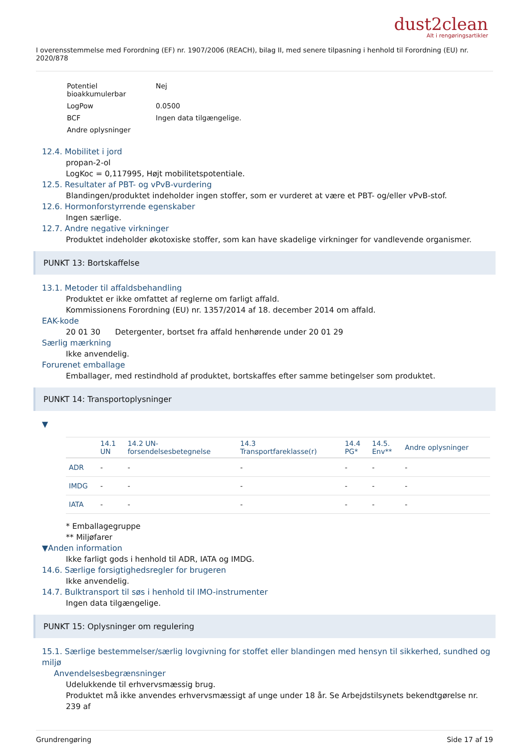dust2clean
Alt i rengøringsartikler
I overensstemmelse med Forordning (EF) nr. 1907/2006 (REACH), bilag II, med senere tilpasning i henhold til Forordning (EU) nr. 2020/878
| Potentiel bioakkumulerbar | Nej |
| LogPow | 0.0500 |
| BCF | Ingen data tilgængelige. |
| Andre oplysninger | |
12.4. Mobilitet i jord
propan-2-ol
LogKoc = 0,117995, Højt mobilitetspotentiale.
12.5. Resultater af PBT- og vPvB-vurdering
Blandingen/produktet indeholder ingen stoffer, som er vurderet at være et PBT- og/eller vPvB-stof.
12.6. Hormonforstyrrende egenskaber
Ingen særlige.
12.7. Andre negative virkninger
Produktet indeholder økotoxiske stoffer, som kan have skadelige virkninger for vandlevende organismer.
PUNKT 13: Bortskaffelse
13.1. Metoder til affaldsbehandling
Produktet er ikke omfattet af reglerne om farligt affald.
Kommissionens Forordning (EU) nr. 1357/2014 af 18. december 2014 om affald.
EAK-kode
20 01 30 Detergenter, bortset fra affald henhørende under 20 01 29
Særlig mærkning
Ikke anvendelig.
Forurenet emballage
Emballager, med restindhold af produktet, bortskaffes efter samme betingelser som produktet.
PUNKT 14: Transportoplysninger
▼
| | 14.1 UN | 14.2 UN- forsendelsesbetegnelse | 14.3 Transportfareklasse(r) | 14.4 PG* | 14.5. Env** | Andre oplysninger |
| --- | --- | --- | --- | --- | --- | --- |
| ADR | - | - | - | - | - | - |
| IMDG | - | - | - | - | - | - |
| IATA | - | - | - | - | - | - |
* Emballagegruppe
** Miljøfarer
▼Anden information
Ikke farligt gods i henhold til ADR, IATA og IMDG.
14.6. Særlige forsigtighedsregler for brugeren
Ikke anvendelig.
14.7. Bulktransport til søs i henhold til IMO-instrumenter
Ingen data tilgængelige.
PUNKT 15: Oplysninger om regulering
15.1. Særlige bestemmelser/særlig lovgivning for stoffet eller blandingen med hensyn til sikkerhed, sundhed og miljø
Anvendelsesbegrænsninger
Udelukkende til erhvervsmæssig brug.
Produktet må ikke anvendes erhvervsmæssigt af unge under 18 år. Se Arbejdstilsynets bekendtgørelse nr. 239 af
Grundrengøring Side 17 af 19